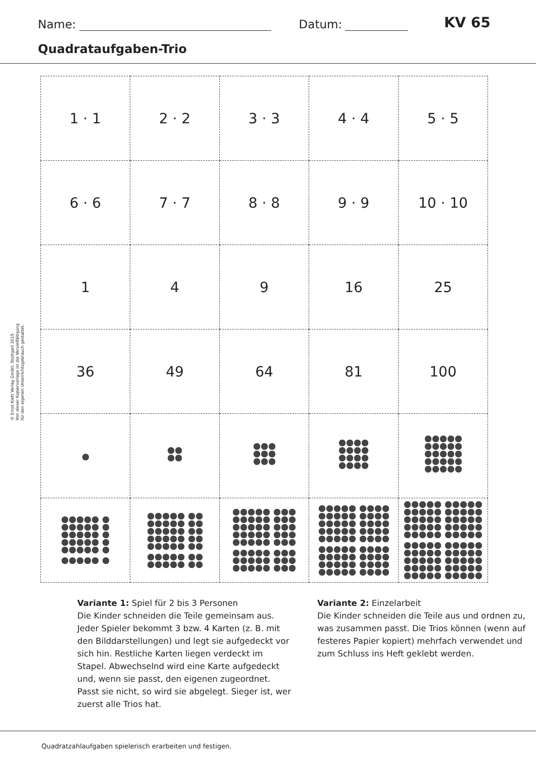Name: Datum: KV 65
Quadrataufgaben-Trio
© Ernst Klett Verlag GmbH, Stuttgart 2015
Von dieser Kopiervorlage ist die Vervielfältigung
für den eigenen Unterrichtsgebrauch gestattet.
| 1 · 1 | 2 · 2 | 3 · 3 | 4 · 4 | 5 · 5 |
| 6 · 6 | 7 · 7 | 8 · 8 | 9 · 9 | 10 · 10 |
| 1 | 4 | 9 | 16 | 25 |
| 36 | 49 | 64 | 81 | 100 |
Variante 1: Spiel für 2 bis 3 Personen
Die Kinder schneiden die Teile gemeinsam aus. Jeder Spieler bekommt 3 bzw. 4 Karten (z. B. mit den Bilddarstellungen) und legt sie aufgedeckt vor sich hin. Restliche Karten liegen verdeckt im Stapel. Abwechselnd wird eine Karte aufgedeckt und, wenn sie passt, den eigenen zugeordnet. Passt sie nicht, so wird sie abgelegt. Sieger ist, wer zuerst alle Trios hat.
Variante 2: Einzelarbeit
Die Kinder schneiden die Teile aus und ordnen zu, was zusammen passt. Die Trios können (wenn auf festeres Papier kopiert) mehrfach verwendet und zum Schluss ins Heft geklebt werden.
Quadratzahlaufgaben spielerisch erarbeiten und festigen.